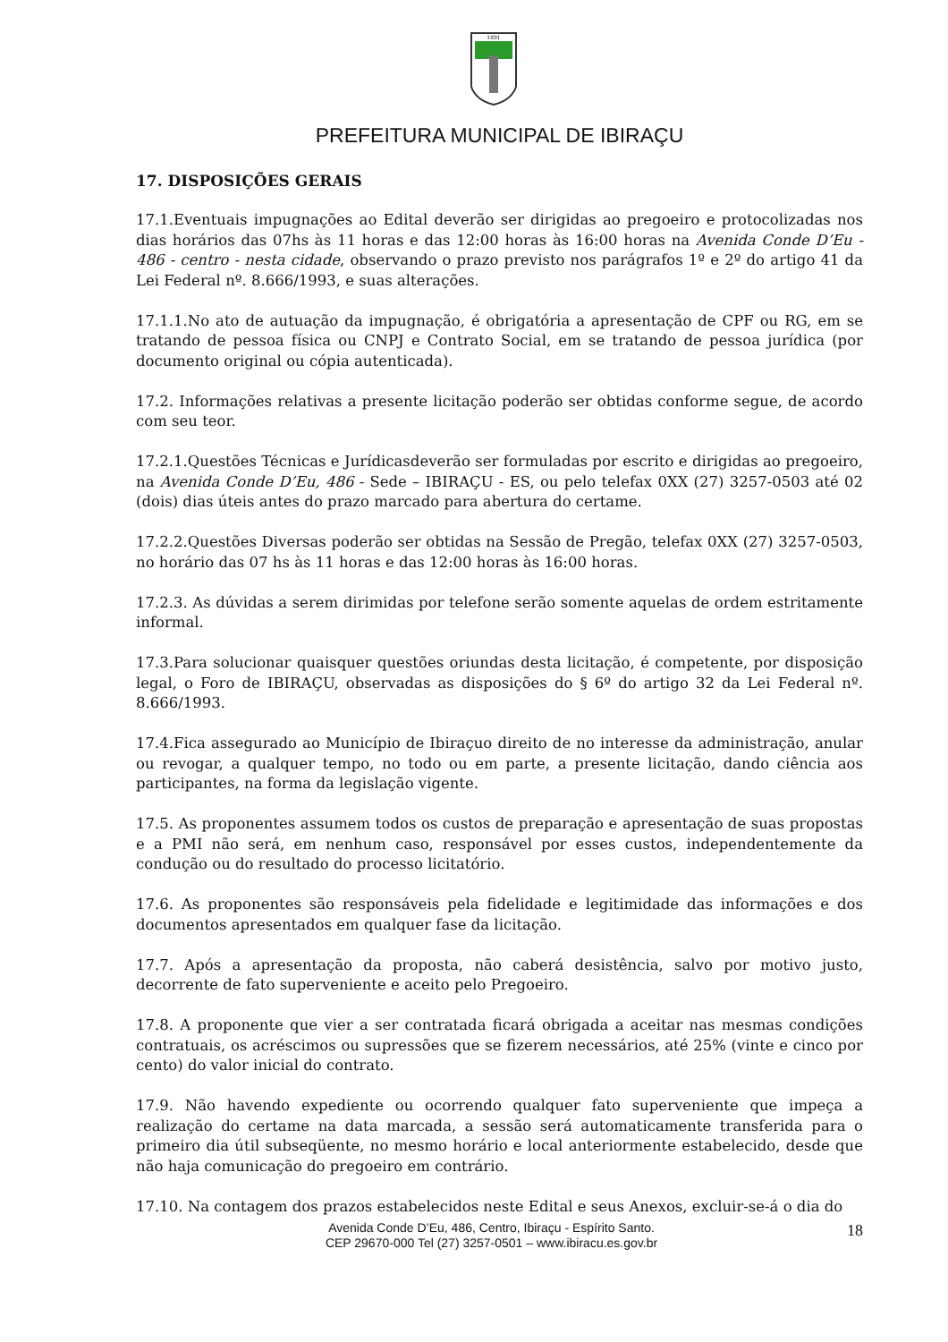1891
PREFEITURA MUNICIPAL DE IBIRAÇU
17. DISPOSIÇÕES GERAIS
17.1.Eventuais impugnações ao Edital deverão ser dirigidas ao pregoeiro e protocolizadas nos dias horários das 07hs às 11 horas e das 12:00 horas às 16:00 horas na Avenida Conde D’Eu - 486 - centro - nesta cidade, observando o prazo previsto nos parágrafos 1º e 2º do artigo 41 da Lei Federal nº. 8.666/1993, e suas alterações.
17.1.1.No ato de autuação da impugnação, é obrigatória a apresentação de CPF ou RG, em se tratando de pessoa física ou CNPJ e Contrato Social, em se tratando de pessoa jurídica (por documento original ou cópia autenticada).
17.2. Informações relativas a presente licitação poderão ser obtidas conforme segue, de acordo com seu teor.
17.2.1.Questões Técnicas e Jurídicasdeverão ser formuladas por escrito e dirigidas ao pregoeiro, na Avenida Conde D’Eu, 486 - Sede – IBIRAÇU - ES, ou pelo telefax 0XX (27) 3257-0503 até 02 (dois) dias úteis antes do prazo marcado para abertura do certame.
17.2.2.Questões Diversas poderão ser obtidas na Sessão de Pregão, telefax 0XX (27) 3257-0503, no horário das 07 hs às 11 horas e das 12:00 horas às 16:00 horas.
17.2.3. As dúvidas a serem dirimidas por telefone serão somente aquelas de ordem estritamente informal.
17.3.Para solucionar quaisquer questões oriundas desta licitação, é competente, por disposição legal, o Foro de IBIRAÇU, observadas as disposições do § 6º do artigo 32 da Lei Federal nº. 8.666/1993.
17.4.Fica assegurado ao Município de Ibiraçuo direito de no interesse da administração, anular ou revogar, a qualquer tempo, no todo ou em parte, a presente licitação, dando ciência aos participantes, na forma da legislação vigente.
17.5. As proponentes assumem todos os custos de preparação e apresentação de suas propostas e a PMI não será, em nenhum caso, responsável por esses custos, independentemente da condução ou do resultado do processo licitatório.
17.6. As proponentes são responsáveis pela fidelidade e legitimidade das informações e dos documentos apresentados em qualquer fase da licitação.
17.7. Após a apresentação da proposta, não caberá desistência, salvo por motivo justo, decorrente de fato superveniente e aceito pelo Pregoeiro.
17.8. A proponente que vier a ser contratada ficará obrigada a aceitar nas mesmas condições contratuais, os acréscimos ou supressões que se fizerem necessários, até 25% (vinte e cinco por cento) do valor inicial do contrato.
17.9. Não havendo expediente ou ocorrendo qualquer fato superveniente que impeça a realização do certame na data marcada, a sessão será automaticamente transferida para o primeiro dia útil subseqüente, no mesmo horário e local anteriormente estabelecido, desde que não haja comunicação do pregoeiro em contrário.
17.10. Na contagem dos prazos estabelecidos neste Edital e seus Anexos, excluir-se-á o dia do
Avenida Conde D’Eu, 486, Centro, Ibiraçu - Espírito Santo.
CEP 29670-000 Tel (27) 3257-0501 – www.ibiracu.es.gov.br
18